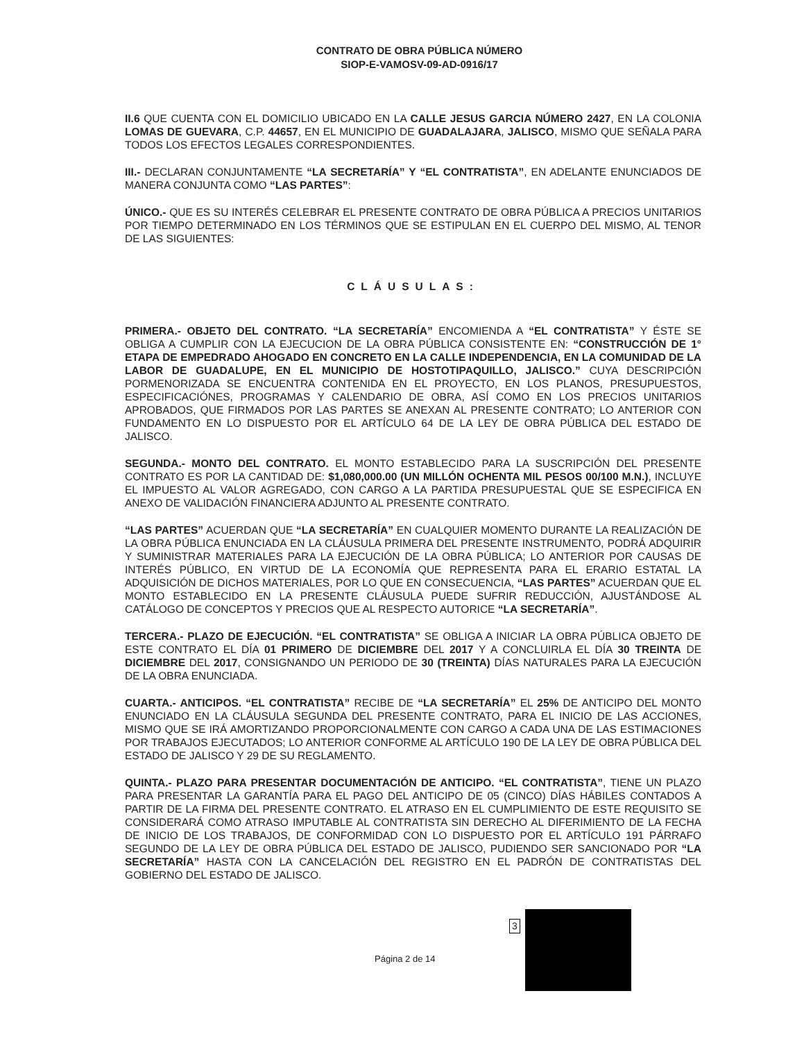CONTRATO DE OBRA PÚBLICA NÚMERO
SIOP-E-VAMOSV-09-AD-0916/17
II.6 QUE CUENTA CON EL DOMICILIO UBICADO EN LA CALLE JESUS GARCIA NÚMERO 2427, EN LA COLONIA LOMAS DE GUEVARA, C.P. 44657, EN EL MUNICIPIO DE GUADALAJARA, JALISCO, MISMO QUE SEÑALA PARA TODOS LOS EFECTOS LEGALES CORRESPONDIENTES.
III.- DECLARAN CONJUNTAMENTE “LA SECRETARÍA” Y “EL CONTRATISTA”, EN ADELANTE ENUNCIADOS DE MANERA CONJUNTA COMO “LAS PARTES”:
ÚNICO.- QUE ES SU INTERÉS CELEBRAR EL PRESENTE CONTRATO DE OBRA PÚBLICA A PRECIOS UNITARIOS POR TIEMPO DETERMINADO EN LOS TÉRMINOS QUE SE ESTIPULAN EN EL CUERPO DEL MISMO, AL TENOR DE LAS SIGUIENTES:
CLÁUSULAS:
PRIMERA.- OBJETO DEL CONTRATO. “LA SECRETARÍA” ENCOMIENDA A “EL CONTRATISTA” Y ÉSTE SE OBLIGA A CUMPLIR CON LA EJECUCION DE LA OBRA PÚBLICA CONSISTENTE EN: “CONSTRUCCIÓN DE 1° ETAPA DE EMPEDRADO AHOGADO EN CONCRETO EN LA CALLE INDEPENDENCIA, EN LA COMUNIDAD DE LA LABOR DE GUADALUPE, EN EL MUNICIPIO DE HOSTOTIPAQUILLO, JALISCO.” CUYA DESCRIPCIÓN PORMENORIZADA SE ENCUENTRA CONTENIDA EN EL PROYECTO, EN LOS PLANOS, PRESUPUESTOS, ESPECIFICACIÓNES, PROGRAMAS Y CALENDARIO DE OBRA, ASÍ COMO EN LOS PRECIOS UNITARIOS APROBADOS, QUE FIRMADOS POR LAS PARTES SE ANEXAN AL PRESENTE CONTRATO; LO ANTERIOR CON FUNDAMENTO EN LO DISPUESTO POR EL ARTÍCULO 64 DE LA LEY DE OBRA PÚBLICA DEL ESTADO DE JALISCO.
SEGUNDA.- MONTO DEL CONTRATO. EL MONTO ESTABLECIDO PARA LA SUSCRIPCIÓN DEL PRESENTE CONTRATO ES POR LA CANTIDAD DE: $1,080,000.00 (UN MILLÓN OCHENTA MIL PESOS 00/100 M.N.), INCLUYE EL IMPUESTO AL VALOR AGREGADO, CON CARGO A LA PARTIDA PRESUPUESTAL QUE SE ESPECIFICA EN ANEXO DE VALIDACIÓN FINANCIERA ADJUNTO AL PRESENTE CONTRATO.
“LAS PARTES” ACUERDAN QUE “LA SECRETARÍA” EN CUALQUIER MOMENTO DURANTE LA REALIZACIÓN DE LA OBRA PÚBLICA ENUNCIADA EN LA CLÁUSULA PRIMERA DEL PRESENTE INSTRUMENTO, PODRÁ ADQUIRIR Y SUMINISTRAR MATERIALES PARA LA EJECUCIÓN DE LA OBRA PÚBLICA; LO ANTERIOR POR CAUSAS DE INTERÉS PÚBLICO, EN VIRTUD DE LA ECONOMÍA QUE REPRESENTA PARA EL ERARIO ESTATAL LA ADQUISICIÓN DE DICHOS MATERIALES, POR LO QUE EN CONSECUENCIA, “LAS PARTES” ACUERDAN QUE EL MONTO ESTABLECIDO EN LA PRESENTE CLÁUSULA PUEDE SUFRIR REDUCCIÓN, AJUSTÁNDOSE AL CATÁLOGO DE CONCEPTOS Y PRECIOS QUE AL RESPECTO AUTORICE “LA SECRETARÍA”.
TERCERA.- PLAZO DE EJECUCIÓN. “EL CONTRATISTA” SE OBLIGA A INICIAR LA OBRA PÚBLICA OBJETO DE ESTE CONTRATO EL DÍA 01 PRIMERO DE DICIEMBRE DEL 2017 Y A CONCLUIRLA EL DÍA 30 TREINTA DE DICIEMBRE DEL 2017, CONSIGNANDO UN PERIODO DE 30 (TREINTA) DÍAS NATURALES PARA LA EJECUCIÓN DE LA OBRA ENUNCIADA.
CUARTA.- ANTICIPOS. “EL CONTRATISTA” RECIBE DE “LA SECRETARÍA” EL 25% DE ANTICIPO DEL MONTO ENUNCIADO EN LA CLÁUSULA SEGUNDA DEL PRESENTE CONTRATO, PARA EL INICIO DE LAS ACCIONES, MISMO QUE SE IRÁ AMORTIZANDO PROPORCIONALMENTE CON CARGO A CADA UNA DE LAS ESTIMACIONES POR TRABAJOS EJECUTADOS; LO ANTERIOR CONFORME AL ARTÍCULO 190 DE LA LEY DE OBRA PÚBLICA DEL ESTADO DE JALISCO Y 29 DE SU REGLAMENTO.
QUINTA.- PLAZO PARA PRESENTAR DOCUMENTACIÓN DE ANTICIPO. “EL CONTRATISTA”, TIENE UN PLAZO PARA PRESENTAR LA GARANTÍA PARA EL PAGO DEL ANTICIPO DE 05 (CINCO) DÍAS HÁBILES CONTADOS A PARTIR DE LA FIRMA DEL PRESENTE CONTRATO. EL ATRASO EN EL CUMPLIMIENTO DE ESTE REQUISITO SE CONSIDERARÁ COMO ATRASO IMPUTABLE AL CONTRATISTA SIN DERECHO AL DIFERIMIENTO DE LA FECHA DE INICIO DE LOS TRABAJOS, DE CONFORMIDAD CON LO DISPUESTO POR EL ARTÍCULO 191 PÁRRAFO SEGUNDO DE LA LEY DE OBRA PÚBLICA DEL ESTADO DE JALISCO, PUDIENDO SER SANCIONADO POR “LA SECRETARÍA” HASTA CON LA CANCELACIÓN DEL REGISTRO EN EL PADRÓN DE CONTRATISTAS DEL GOBIERNO DEL ESTADO DE JALISCO.
Página 2 de 14
3